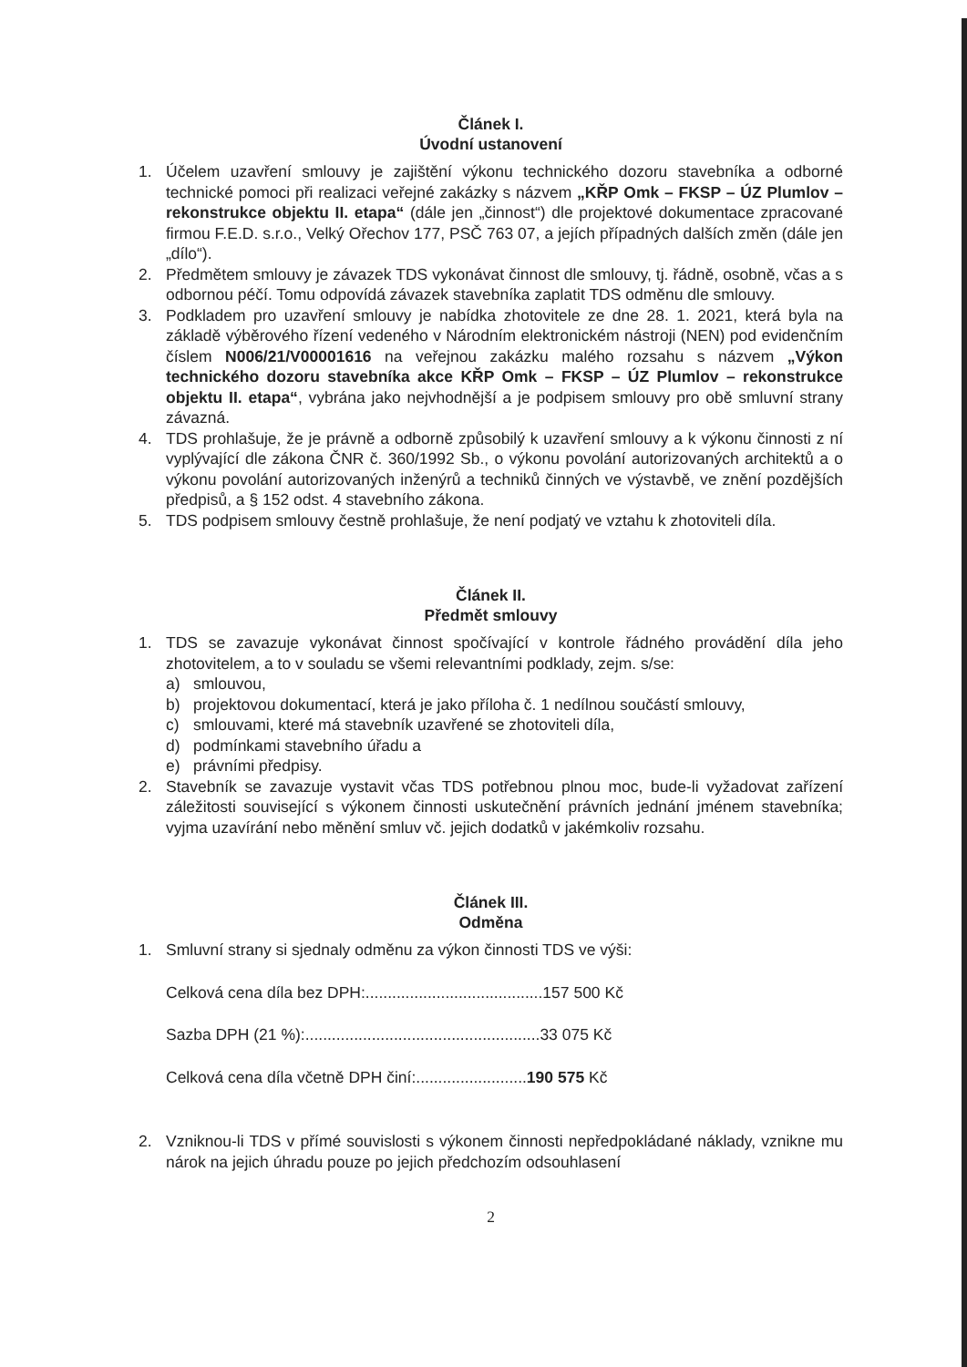Článek I.
Úvodní ustanovení
1. Účelem uzavření smlouvy je zajištění výkonu technického dozoru stavebníka a odborné technické pomoci při realizaci veřejné zakázky s názvem „KŘP Omk – FKSP – ÚZ Plumlov – rekonstrukce objektu II. etapa“ (dále jen „činnost“) dle projektové dokumentace zpracované firmou F.E.D. s.r.o., Velký Ořechov 177, PSČ 763 07, a jejích případných dalších změn (dále jen „dílo“).
2. Předmětem smlouvy je závazek TDS vykonávat činnost dle smlouvy, tj. řádně, osobně, včas a s odbornou péčí. Tomu odpovídá závazek stavebníka zaplatit TDS odměnu dle smlouvy.
3. Podkladem pro uzavření smlouvy je nabídka zhotovitele ze dne 28. 1. 2021, která byla na základě výběrového řízení vedeného v Národním elektronickém nástroji (NEN) pod evidenčním číslem N006/21/V00001616 na veřejnou zakázku malého rozsahu s názvem „Výkon technického dozoru stavebníka akce KŘP Omk – FKSP – ÚZ Plumlov – rekonstrukce objektu II. etapa“, vybrána jako nejvhodnější a je podpisem smlouvy pro obě smluvní strany závazná.
4. TDS prohlašuje, že je právně a odborně způsobilý k uzavření smlouvy a k výkonu činnosti z ní vyplývající dle zákona ČNR č. 360/1992 Sb., o výkonu povolání autorizovaných architektů a o výkonu povolání autorizovaných inženýrů a techniků činných ve výstavbě, ve znění pozdějších předpisů, a § 152 odst. 4 stavebního zákona.
5. TDS podpisem smlouvy čestně prohlašuje, že není podjatý ve vztahu k zhotoviteli díla.
Článek II.
Předmět smlouvy
1. TDS se zavazuje vykonávat činnost spočívající v kontrole řádného provádění díla jeho zhotovitelem, a to v souladu se všemi relevantními podklady, zejm. s/se:
a) smlouvou,
b) projektovou dokumentací, která je jako příloha č. 1 nedílnou součástí smlouvy,
c) smlouvami, které má stavebník uzavřené se zhotoviteli díla,
d) podmínkami stavebního úřadu a
e) právními předpisy.
2. Stavebník se zavazuje vystavit včas TDS potřebnou plnou moc, bude-li vyžadovat zařízení záležitosti související s výkonem činnosti uskutečnění právních jednání jménem stavebníka; vyjma uzavírání nebo měnění smluv vč. jejich dodatků v jakémkoliv rozsahu.
Článek III.
Odměna
1. Smluvní strany si sjednaly odměnu za výkon činnosti TDS ve výši:
Celková cena díla bez DPH:........................................157 500 Kč
Sazba DPH (21 %):.....................................................33 075 Kč
Celková cena díla včetně DPH činí:.........................190 575 Kč
2. Vzniknou-li TDS v přímé souvislosti s výkonem činnosti nepředpokládané náklady, vznikne mu nárok na jejich úhradu pouze po jejich předchozím odsouhlasení
2